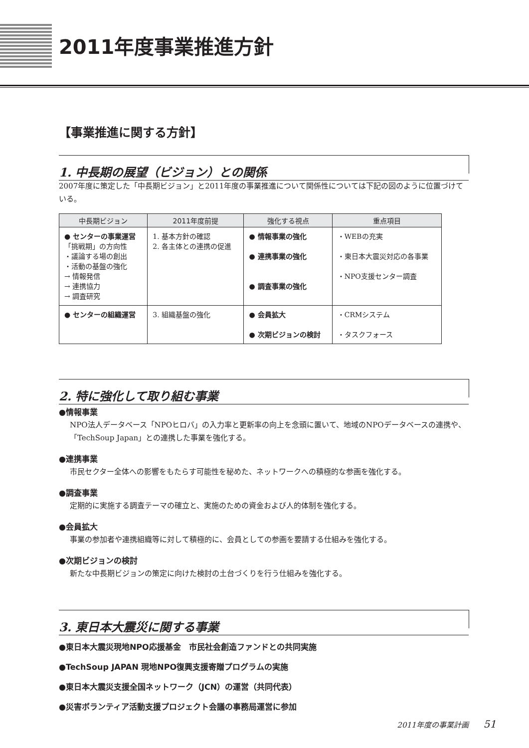2011年度事業推進方針
【事業推進に関する方針】
1. 中長期の展望（ビジョン）との関係
2007年度に策定した「中長期ビジョン」と2011年度の事業推進について関係性については下記の図のように位置づけている。
| 中長期ビジョン | 2011年度前提 | 強化する視点 | 重点項目 |
| --- | --- | --- | --- |
| ● センターの事業運営 「挑戦期」の方向性 ・議論する場の創出 ・活動の基盤の強化 → 情報発信 → 連携協力 → 調査研究 | 1. 基本方針の確認 2. 各主体との連携の促進 | ● 情報事業の強化 ● 連携事業の強化 ● 調査事業の強化 | ・WEBの充実 ・東日本大震災対応の各事業 ・NPO支援センター調査 |
| ● センターの組織運営 | 3. 組織基盤の強化 | ● 会員拡大 ● 次期ビジョンの検討 | ・CRMシステム ・タスクフォース |
2. 特に強化して取り組む事業
●情報事業
NPO法人データベース「NPOヒロバ」の入力率と更新率の向上を念頭に置いて、地域のNPOデータベースの連携や、「TechSoup Japan」との連携した事業を強化する。
●連携事業
市民セクター全体への影響をもたらす可能性を秘めた、ネットワークへの積極的な参画を強化する。
●調査事業
定期的に実施する調査テーマの確立と、実施のための資金および人的体制を強化する。
●会員拡大
事業の参加者や連携組織等に対して積極的に、会員としての参画を要請する仕組みを強化する。
●次期ビジョンの検討
新たな中長期ビジョンの策定に向けた検討の土台づくりを行う仕組みを強化する。
3. 東日本大震災に関する事業
●東日本大震災現地NPO応援基金　市民社会創造ファンドとの共同実施
●TechSoup JAPAN 現地NPO復興支援寄贈プログラムの実施
●東日本大震災支援全国ネットワーク（JCN）の運営（共同代表）
●災害ボランティア活動支援プロジェクト会議の事務局運営に参加
2011年度の事業計画　　51